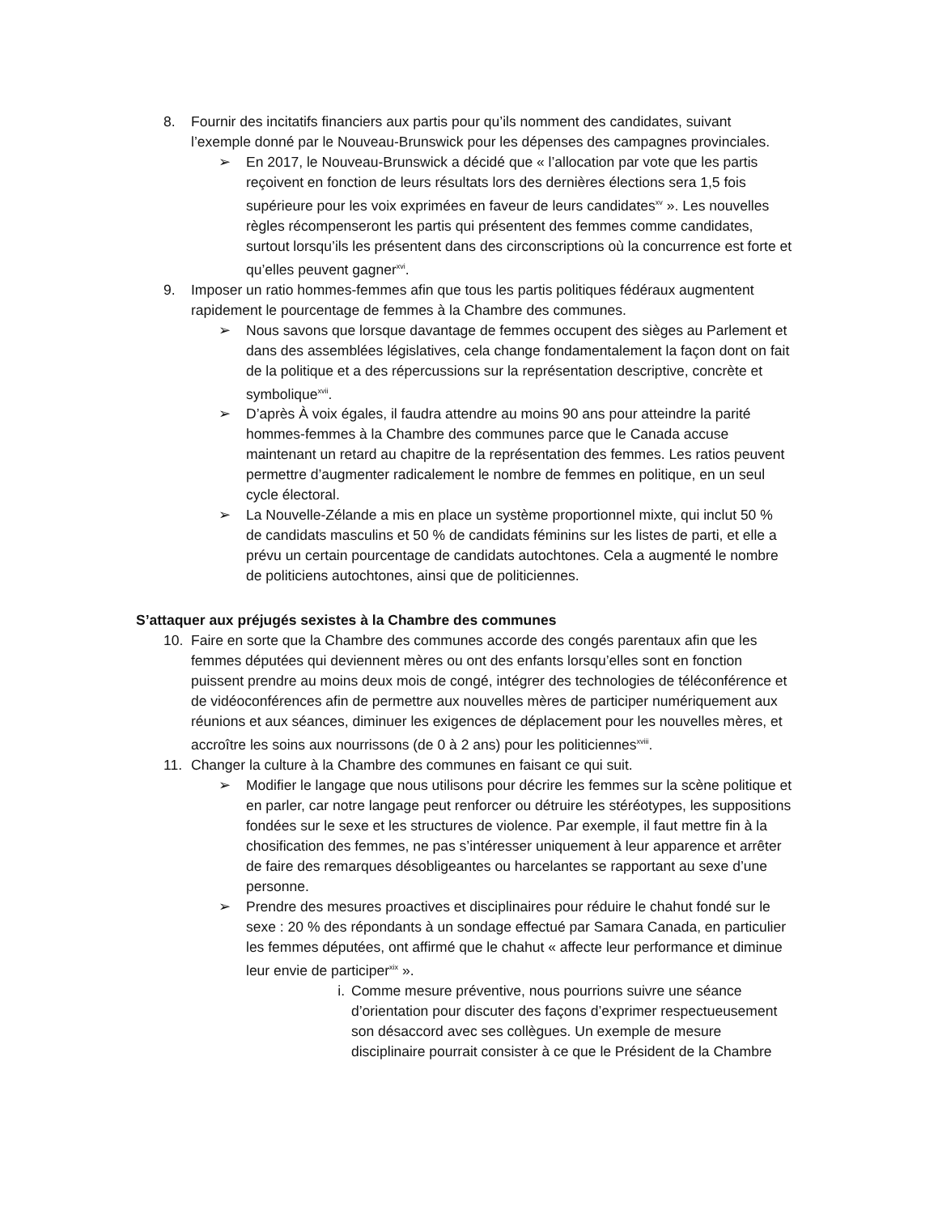8. Fournir des incitatifs financiers aux partis pour qu’ils nomment des candidates, suivant l’exemple donné par le Nouveau-Brunswick pour les dépenses des campagnes provinciales.
➢ En 2017, le Nouveau-Brunswick a décidé que « l’allocation par vote que les partis reçoivent en fonction de leurs résultats lors des dernières élections sera 1,5 fois supérieure pour les voix exprimées en faveur de leurs candidates<sup>xv</sup> ». Les nouvelles règles récompenseront les partis qui présentent des femmes comme candidates, surtout lorsqu’ils les présentent dans des circonscriptions où la concurrence est forte et qu’elles peuvent gagner<sup>xvi</sup>.
9. Imposer un ratio hommes-femmes afin que tous les partis politiques fédéraux augmentent rapidement le pourcentage de femmes à la Chambre des communes.
➢ Nous savons que lorsque davantage de femmes occupent des sièges au Parlement et dans des assemblées législatives, cela change fondamentalement la façon dont on fait de la politique et a des répercussions sur la représentation descriptive, concrète et symbolique<sup>xvii</sup>.
➢ D’après À voix égales, il faudra attendre au moins 90 ans pour atteindre la parité hommes-femmes à la Chambre des communes parce que le Canada accuse maintenant un retard au chapitre de la représentation des femmes. Les ratios peuvent permettre d’augmenter radicalement le nombre de femmes en politique, en un seul cycle électoral.
➢ La Nouvelle-Zélande a mis en place un système proportionnel mixte, qui inclut 50 % de candidats masculins et 50 % de candidats féminins sur les listes de parti, et elle a prévu un certain pourcentage de candidats autochtones. Cela a augmenté le nombre de politiciens autochtones, ainsi que de politiciennes.
S’attaquer aux préjugés sexistes à la Chambre des communes
10. Faire en sorte que la Chambre des communes accorde des congés parentaux afin que les femmes députées qui deviennent mères ou ont des enfants lorsqu’elles sont en fonction puissent prendre au moins deux mois de congé, intégrer des technologies de téléconférence et de vidéoconférences afin de permettre aux nouvelles mères de participer numériquement aux réunions et aux séances, diminuer les exigences de déplacement pour les nouvelles mères, et accroître les soins aux nourrissons (de 0 à 2 ans) pour les politiciennes<sup>xviii</sup>.
11. Changer la culture à la Chambre des communes en faisant ce qui suit.
➢ Modifier le langage que nous utilisons pour décrire les femmes sur la scène politique et en parler, car notre langage peut renforcer ou détruire les stéréotypes, les suppositions fondées sur le sexe et les structures de violence. Par exemple, il faut mettre fin à la chosification des femmes, ne pas s’intéresser uniquement à leur apparence et arrêter de faire des remarques désobligeantes ou harcelantes se rapportant au sexe d’une personne.
➢ Prendre des mesures proactives et disciplinaires pour réduire le chahut fondé sur le sexe : 20 % des répondants à un sondage effectué par Samara Canada, en particulier les femmes députées, ont affirmé que le chahut « affecte leur performance et diminue leur envie de participer<sup>xix</sup> ».
i. Comme mesure préventive, nous pourrions suivre une séance d’orientation pour discuter des façons d’exprimer respectueusement son désaccord avec ses collègues. Un exemple de mesure disciplinaire pourrait consister à ce que le Président de la Chambre